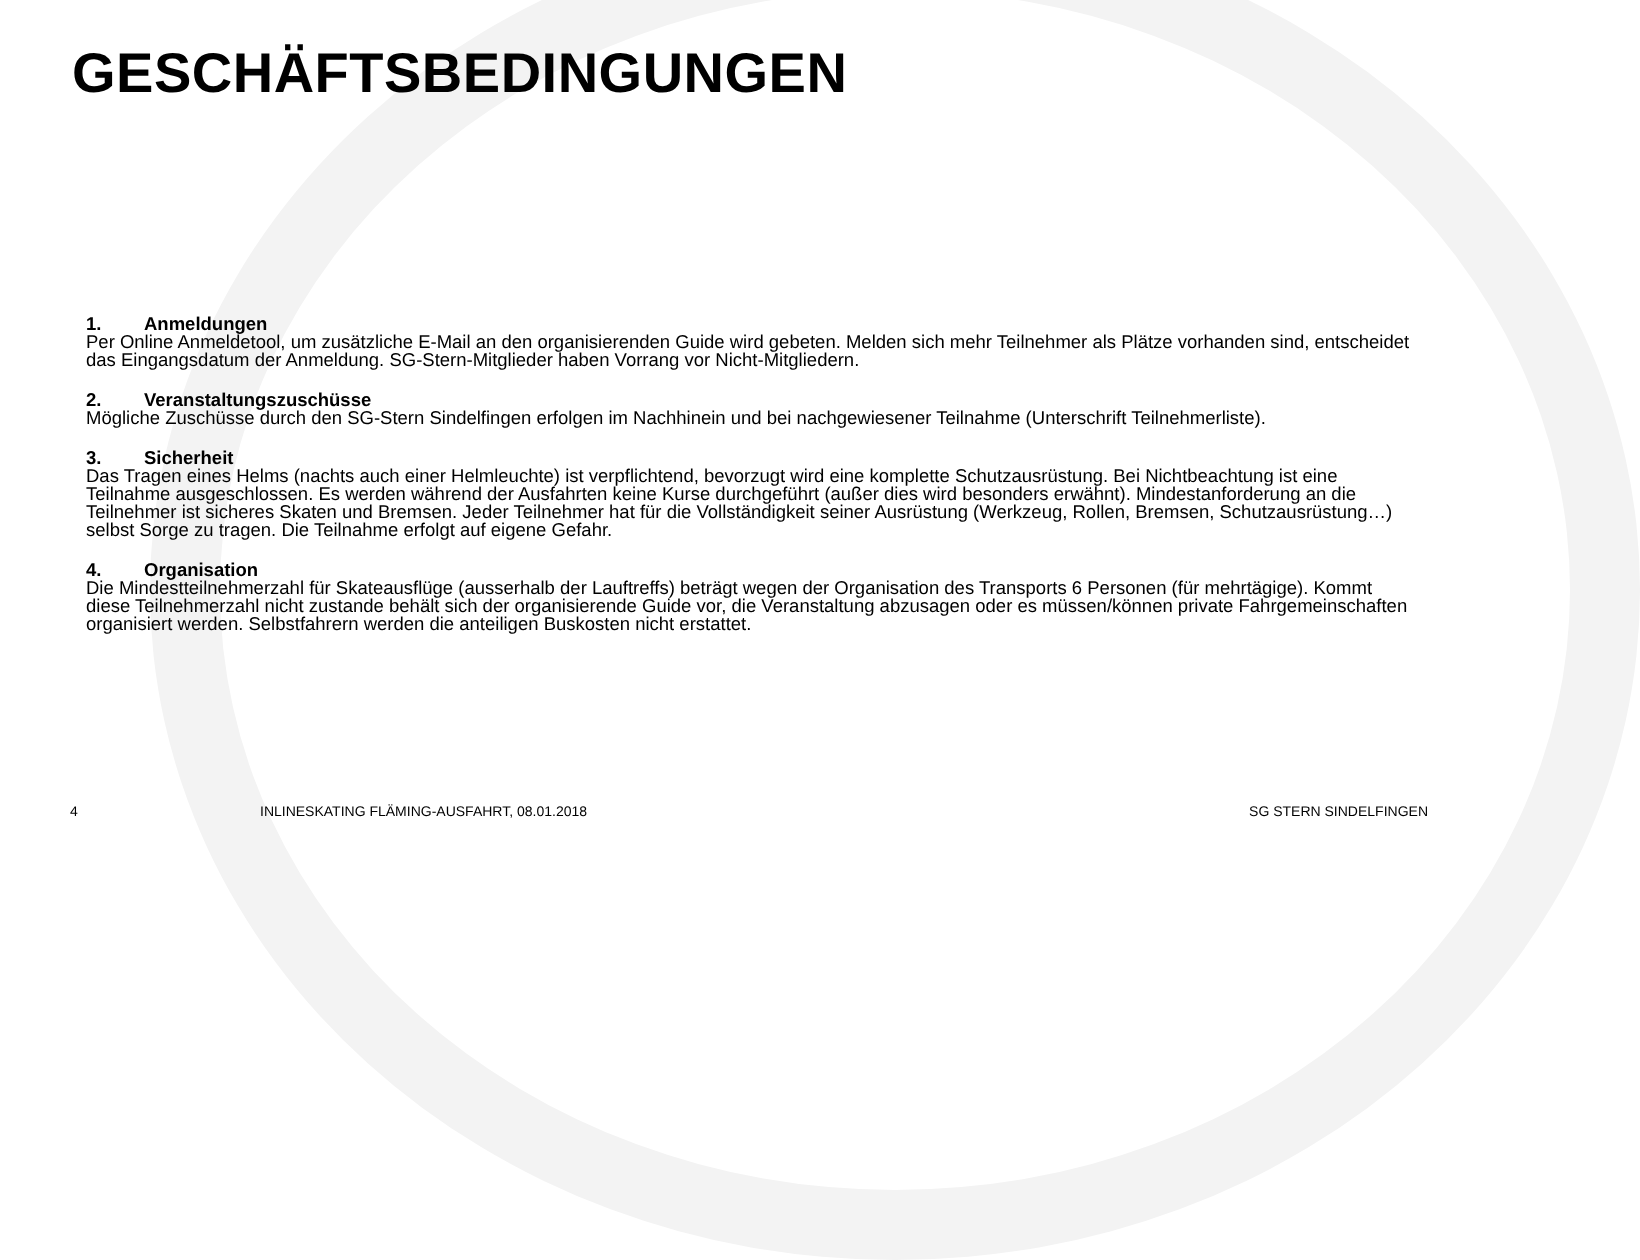GESCHÄFTSBEDINGUNGEN
1. Anmeldungen
Per Online Anmeldetool, um zusätzliche E-Mail an den organisierenden Guide wird gebeten. Melden sich mehr Teilnehmer als Plätze vorhanden sind, entscheidet das Eingangsdatum der Anmeldung. SG-Stern-Mitglieder haben Vorrang vor Nicht-Mitgliedern.
2. Veranstaltungszuschüsse
Mögliche Zuschüsse durch den SG-Stern Sindelfingen erfolgen im Nachhinein und bei nachgewiesener Teilnahme (Unterschrift Teilnehmerliste).
3. Sicherheit
Das Tragen eines Helms (nachts auch einer Helmleuchte) ist verpflichtend, bevorzugt wird eine komplette Schutzausrüstung. Bei Nichtbeachtung ist eine Teilnahme ausgeschlossen. Es werden während der Ausfahrten keine Kurse durchgeführt (außer dies wird besonders erwähnt). Mindestanforderung an die Teilnehmer ist sicheres Skaten und Bremsen. Jeder Teilnehmer hat für die Vollständigkeit seiner Ausrüstung (Werkzeug, Rollen, Bremsen, Schutzausrüstung…) selbst Sorge zu tragen. Die Teilnahme erfolgt auf eigene Gefahr.
4. Organisation
Die Mindestteilnehmerzahl für Skateausflüge (ausserhalb der Lauftreffs) beträgt wegen der Organisation des Transports 6 Personen (für mehrtägige). Kommt diese Teilnehmerzahl nicht zustande behält sich der organisierende Guide vor, die Veranstaltung abzusagen oder es müssen/können private Fahrgemeinschaften organisiert werden. Selbstfahrern werden die anteiligen Buskosten nicht erstattet.
4 INLINESKATING FLÄMING-AUSFAHRT, 08.01.2018
SG STERN SINDELFINGEN